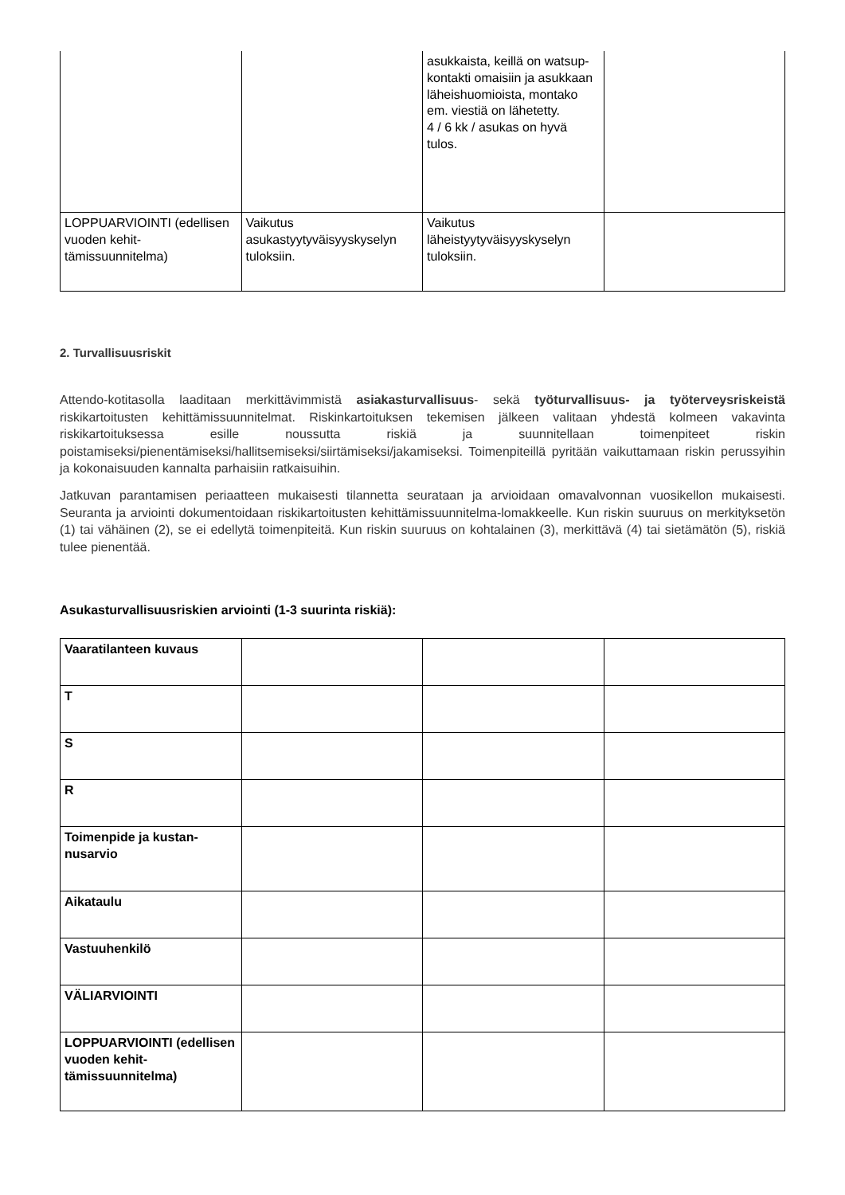| | | asukkaista, keillä on watsup- kontakti omaisiin ja asukkaan läheishuomioista, montako em. viestiä on lähetetty. 4 / 6 kk / asukas on hyvä tulos. | |
| LOPPUARVIOINTI (edellisen vuoden kehit-tämissuunnitelma) | Vaikutus asukastyytyväisyyskyselyn tuloksiin. | Vaikutus läheistyytyväisyyskyselyn tuloksiin. | |
2. Turvallisuusriskit
Attendo-kotitasolla laaditaan merkittävimmistä asiakasturvallisuus- sekä työturvallisuus- ja työterveysriskeistä riskikartoitusten kehittämissuunnitelmat. Riskinkartoituksen tekemisen jälkeen valitaan yhdestä kolmeen vakavinta riskikartoituksessa esille noussutta riskiä ja suunnitellaan toimenpiteet riskin poistamiseksi/pienentämiseksi/hallitsemiseksi/siirtämiseksi/jakamiseksi. Toimenpiteillä pyritään vaikuttamaan riskin perussyihin ja kokonaisuuden kannalta parhaisiin ratkaisuihin.
Jatkuvan parantamisen periaatteen mukaisesti tilannetta seurataan ja arvioidaan omavalvonnan vuosikellon mukaisesti. Seuranta ja arviointi dokumentoidaan riskikartoitusten kehittämissuunnitelma-lomakkeelle. Kun riskin suuruus on merkityksetön (1) tai vähäinen (2), se ei edellytä toimenpiteitä. Kun riskin suuruus on kohtalainen (3), merkittävä (4) tai sietämätön (5), riskiä tulee pienentää.
Asukasturvallisuusriskien arviointi (1-3 suurinta riskiä):
| Vaaratilanteen kuvaus | | | |
| T | | | |
| S | | | |
| R | | | |
| Toimenpide ja kustan-nusarvio | | | |
| Aikataulu | | | |
| Vastuuhenkilö | | | |
| VÄLIARVIOINTI | | | |
| LOPPUARVIOINTI (edellisen vuoden kehit-tämissuunnitelma) | | | |